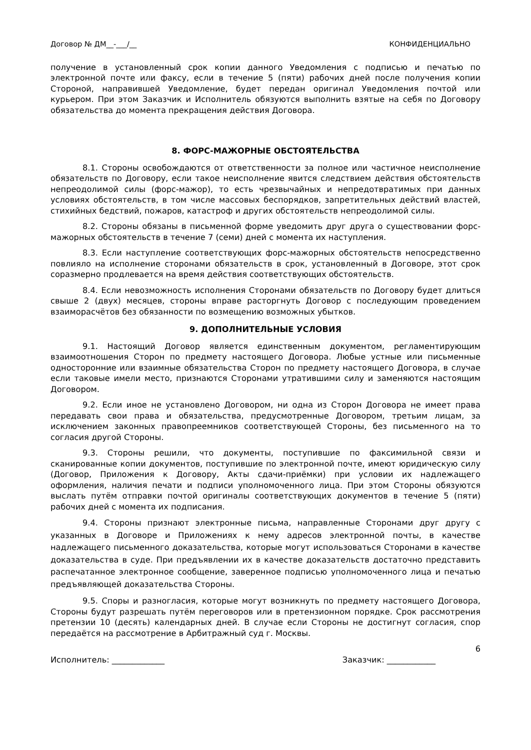Договор № ДМ__-___/__ КОНФИДЕНЦИАЛЬНО
получение в установленный срок копии данного Уведомления с подписью и печатью по электронной почте или факсу, если в течение 5 (пяти) рабочих дней после получения копии Стороной, направившей Уведомление, будет передан оригинал Уведомления почтой или курьером. При этом Заказчик и Исполнитель обязуются выполнить взятые на себя по Договору обязательства до момента прекращения действия Договора.
8. ФОРС-МАЖОРНЫЕ ОБСТОЯТЕЛЬСТВА
8.1. Стороны освобождаются от ответственности за полное или частичное неисполнение обязательств по Договору, если такое неисполнение явится следствием действия обстоятельств непреодолимой силы (форс-мажор), то есть чрезвычайных и непредотвратимых при данных условиях обстоятельств, в том числе массовых беспорядков, запретительных действий властей, стихийных бедствий, пожаров, катастроф и других обстоятельств непреодолимой силы.
8.2. Стороны обязаны в письменной форме уведомить друг друга о существовании форс-мажорных обстоятельств в течение 7 (семи) дней с момента их наступления.
8.3. Если наступление соответствующих форс-мажорных обстоятельств непосредственно повлияло на исполнение сторонами обязательств в срок, установленный в Договоре, этот срок соразмерно продлевается на время действия соответствующих обстоятельств.
8.4. Если невозможность исполнения Сторонами обязательств по Договору будет длиться свыше 2 (двух) месяцев, стороны вправе расторгнуть Договор с последующим проведением взаиморасчётов без обязанности по возмещению возможных убытков.
9. ДОПОЛНИТЕЛЬНЫЕ УСЛОВИЯ
9.1. Настоящий Договор является единственным документом, регламентирующим взаимоотношения Сторон по предмету настоящего Договора. Любые устные или письменные односторонние или взаимные обязательства Сторон по предмету настоящего Договора, в случае если таковые имели место, признаются Сторонами утратившими силу и заменяются настоящим Договором.
9.2. Если иное не установлено Договором, ни одна из Сторон Договора не имеет права передавать свои права и обязательства, предусмотренные Договором, третьим лицам, за исключением законных правопреемников соответствующей Стороны, без письменного на то согласия другой Стороны.
9.3. Стороны решили, что документы, поступившие по факсимильной связи и сканированные копии документов, поступившие по электронной почте, имеют юридическую силу (Договор, Приложения к Договору, Акты сдачи-приёмки) при условии их надлежащего оформления, наличия печати и подписи уполномоченного лица. При этом Стороны обязуются выслать путём отправки почтой оригиналы соответствующих документов в течение 5 (пяти) рабочих дней с момента их подписания.
9.4. Стороны признают электронные письма, направленные Сторонами друг другу с указанных в Договоре и Приложениях к нему адресов электронной почты, в качестве надлежащего письменного доказательства, которые могут использоваться Сторонами в качестве доказательства в суде. При предъявлении их в качестве доказательств достаточно представить распечатанное электронное сообщение, заверенное подписью уполномоченного лица и печатью предъявляющей доказательства Стороны.
9.5. Споры и разногласия, которые могут возникнуть по предмету настоящего Договора, Стороны будут разрешать путём переговоров или в претензионном порядке. Срок рассмотрения претензии 10 (десять) календарных дней. В случае если Стороны не достигнут согласия, спор передаётся на рассмотрение в Арбитражный суд г. Москвы.
6
Исполнитель: _____________ Заказчик: ____________